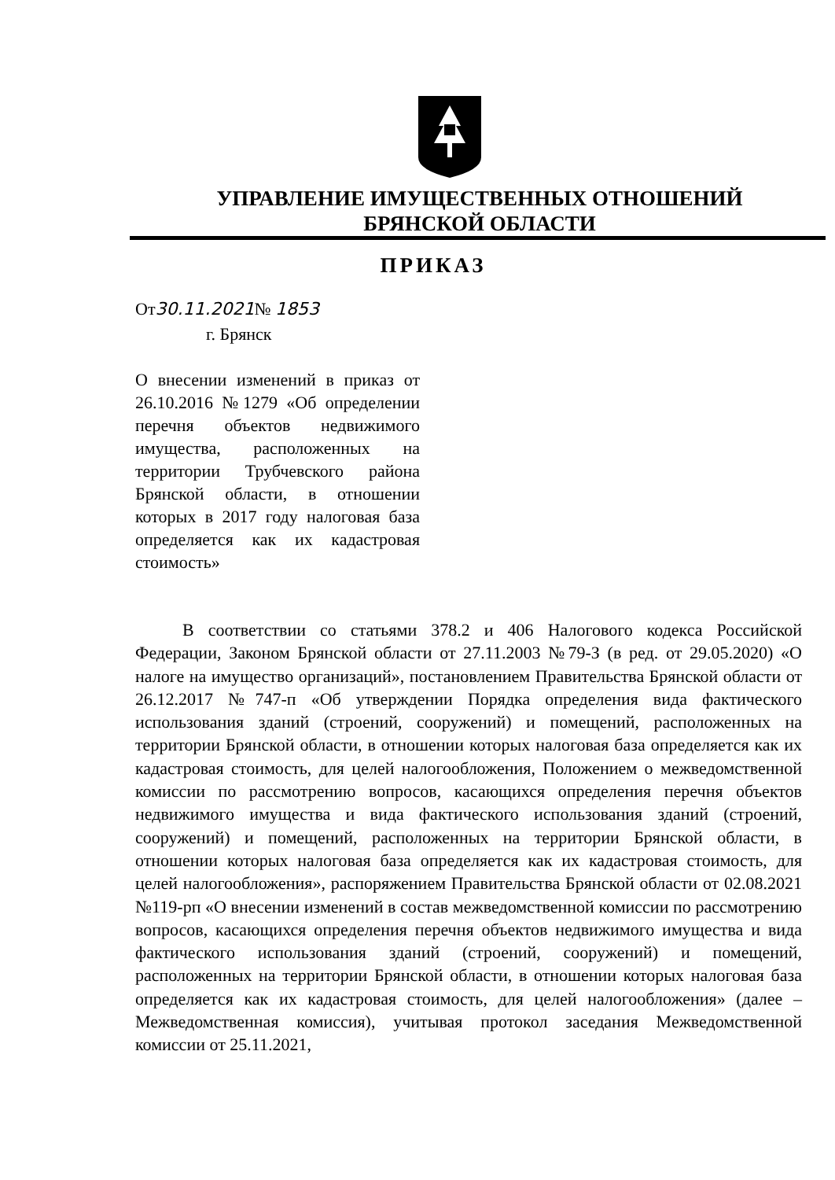УПРАВЛЕНИЕ ИМУЩЕСТВЕННЫХ ОТНОШЕНИЙ
БРЯНСКОЙ ОБЛАСТИ
ПРИКАЗ
От30.11.2021№ 1853
г. Брянск
О внесении изменений в приказ от 26.10.2016 №1279 «Об определении перечня объектов недвижимого имущества, расположенных на территории Трубчевского района Брянской области, в отношении которых в 2017 году налоговая база определяется как их кадастровая стоимость»
В соответствии со статьями 378.2 и 406 Налогового кодекса Российской Федерации, Законом Брянской области от 27.11.2003 №79-З (в ред. от 29.05.2020) «О налоге на имущество организаций», постановлением Правительства Брянской области от 26.12.2017 №747-п «Об утверждении Порядка определения вида фактического использования зданий (строений, сооружений) и помещений, расположенных на территории Брянской области, в отношении которых налоговая база определяется как их кадастровая стоимость, для целей налогообложения, Положением о межведомственной комиссии по рассмотрению вопросов, касающихся определения перечня объектов недвижимого имущества и вида фактического использования зданий (строений, сооружений) и помещений, расположенных на территории Брянской области, в отношении которых налоговая база определяется как их кадастровая стоимость, для целей налогообложения», распоряжением Правительства Брянской области от 02.08.2021 №119-рп «О внесении изменений в состав межведомственной комиссии по рассмотрению вопросов, касающихся определения перечня объектов недвижимого имущества и вида фактического использования зданий (строений, сооружений) и помещений, расположенных на территории Брянской области, в отношении которых налоговая база определяется как их кадастровая стоимость, для целей налогообложения» (далее – Межведомственная комиссия), учитывая протокол заседания Межведомственной комиссии от 25.11.2021,